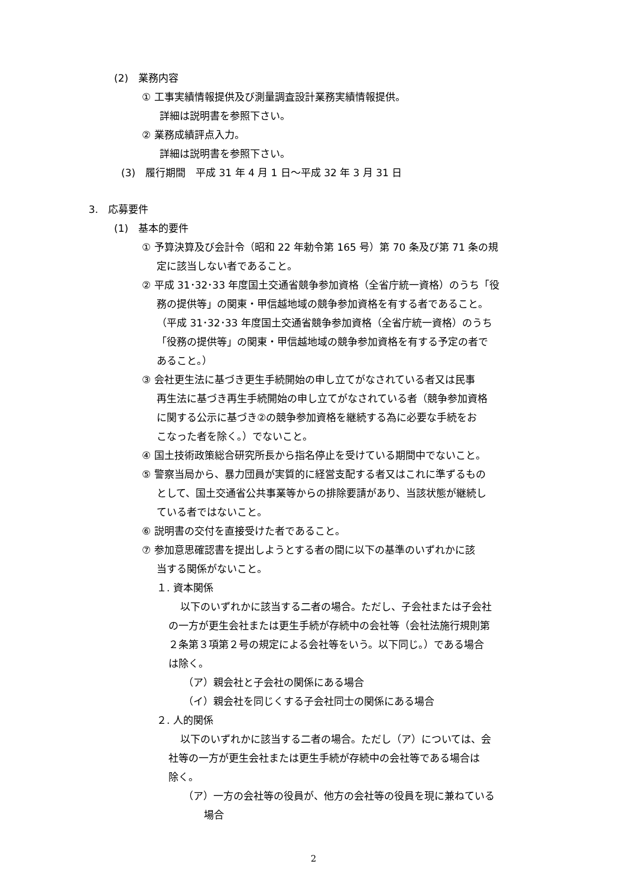(2)　業務内容
① 工事実績情報提供及び測量調査設計業務実績情報提供。
詳細は説明書を参照下さい。
② 業務成績評点入力。
詳細は説明書を参照下さい。
(3)　履行期間　平成 31 年 4 月 1 日～平成 32 年 3 月 31 日
3.　応募要件
(1)　基本的要件
① 予算決算及び会計令（昭和 22 年勅令第 165 号）第 70 条及び第 71 条の規
定に該当しない者であること。
② 平成 31･32･33 年度国土交通省競争参加資格（全省庁統一資格）のうち「役
務の提供等」の関東・甲信越地域の競争参加資格を有する者であること。
（平成 31･32･33 年度国土交通省競争参加資格（全省庁統一資格）のうち
「役務の提供等」の関東・甲信越地域の競争参加資格を有する予定の者で
あること。）
③ 会社更生法に基づき更生手続開始の申し立てがなされている者又は民事
再生法に基づき再生手続開始の申し立てがなされている者（競争参加資格
に関する公示に基づき②の競争参加資格を継続する為に必要な手続をお
こなった者を除く。）でないこと。
④ 国土技術政策総合研究所長から指名停止を受けている期間中でないこと。
⑤ 警察当局から、暴力団員が実質的に経営支配する者又はこれに準ずるもの
として、国土交通省公共事業等からの排除要請があり、当該状態が継続し
ている者ではないこと。
⑥ 説明書の交付を直接受けた者であること。
⑦ 参加意思確認書を提出しようとする者の間に以下の基準のいずれかに該
当する関係がないこと。
１. 資本関係
以下のいずれかに該当する二者の場合。ただし、子会社または子会社
の一方が更生会社または更生手続が存続中の会社等（会社法施行規則第
２条第３項第２号の規定による会社等をいう。以下同じ。）である場合
は除く。
（ア）親会社と子会社の関係にある場合
（イ）親会社を同じくする子会社同士の関係にある場合
２. 人的関係
以下のいずれかに該当する二者の場合。ただし（ア）については、会
社等の一方が更生会社または更生手続が存続中の会社等である場合は
除く。
（ア）一方の会社等の役員が、他方の会社等の役員を現に兼ねている
場合
2